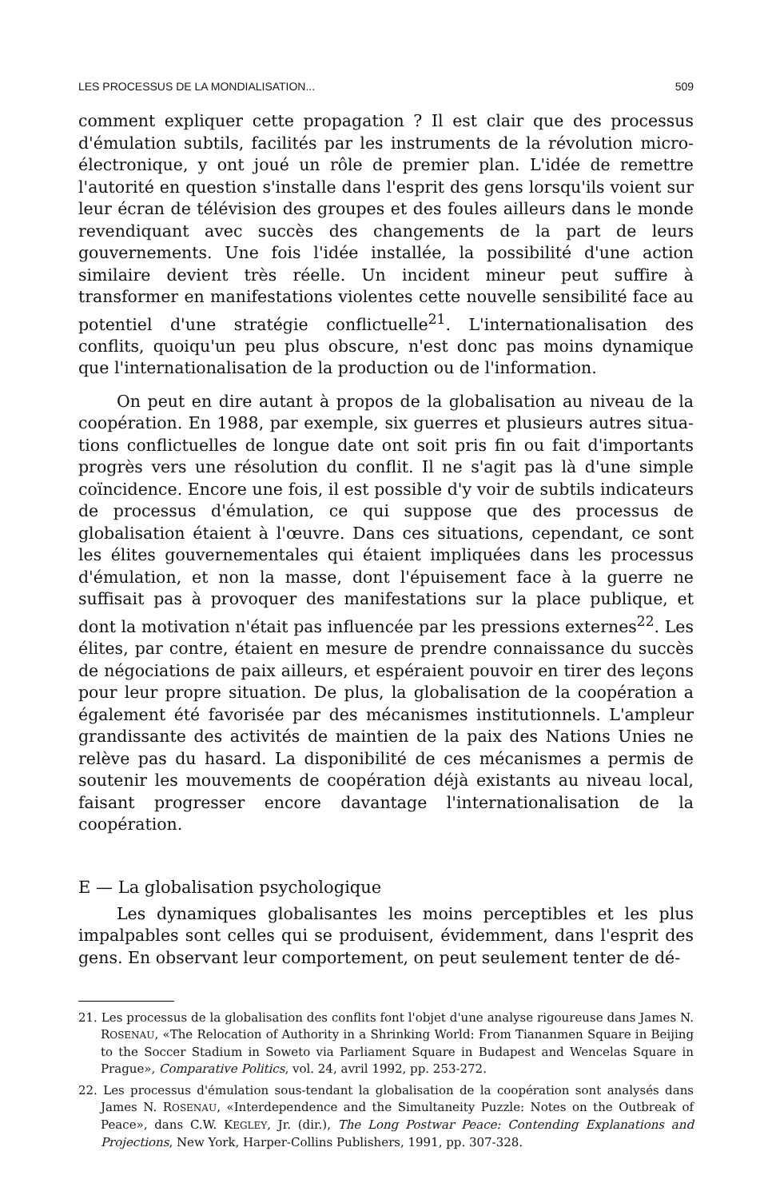LES PROCESSUS DE LA MONDIALISATION... 509
comment expliquer cette propagation ? Il est clair que des processus d'ému­lation subtils, facilités par les instruments de la révolution micro-électroni­que, y ont joué un rôle de premier plan. L'idée de remettre l'autorité en question s'installe dans l'esprit des gens lorsqu'ils voient sur leur écran de télévision des groupes et des foules ailleurs dans le monde revendiquant avec succès des changements de la part de leurs gouvernements. Une fois l'idée installée, la possibilité d'une action similaire devient très réelle. Un incident mineur peut suffire à transformer en manifestations violentes cette nouvelle sensibilité face au potentiel d'une stratégie conflictuelle<sup>21</sup>. L'internationalisation des conflits, quoiqu'un peu plus obscure, n'est donc pas moins dynamique que l'internationalisation de la production ou de l'information.
On peut en dire autant à propos de la globalisation au niveau de la coopération. En 1988, par exemple, six guerres et plusieurs autres situa­tions conflictuelles de longue date ont soit pris fin ou fait d'importants progrès vers une résolution du conflit. Il ne s'agit pas là d'une simple coïncidence. Encore une fois, il est possible d'y voir de subtils indicateurs de processus d'émulation, ce qui suppose que des processus de globalisation étaient à l'œuvre. Dans ces situations, cependant, ce sont les élites gouver­nementales qui étaient impliquées dans les processus d'émulation, et non la masse, dont l'épuisement face à la guerre ne suffisait pas à provoquer des manifestations sur la place publique, et dont la motivation n'était pas influencée par les pressions externes<sup>22</sup>. Les élites, par contre, étaient en mesure de prendre connaissance du succès de négociations de paix ailleurs, et espéraient pouvoir en tirer des leçons pour leur propre situation. De plus, la globalisation de la coopération a également été favorisée par des mécanismes institutionnels. L'ampleur grandissante des activités de main­tien de la paix des Nations Unies ne relève pas du hasard. La disponibilité de ces mécanismes a permis de soutenir les mouvements de coopération déjà existants au niveau local, faisant progresser encore davantage l'internationalisation de la coopération.
E — La globalisation psychologique
Les dynamiques globalisantes les moins perceptibles et les plus impalpables sont celles qui se produisent, évidemment, dans l'esprit des gens. En observant leur comportement, on peut seulement tenter de dé-
21. Les processus de la globalisation des conflits font l'objet d'une analyse rigoureuse dans James N. ROSENAU, «The Relocation of Authority in a Shrinking World: From Tiananmen Square in Beijing to the Soccer Stadium in Soweto via Parliament Square in Budapest and Wencelas Square in Prague», Comparative Politics, vol. 24, avril 1992, pp. 253-272.
22. Les processus d'émulation sous-tendant la globalisation de la coopération sont analysés dans James N. ROSENAU, «Interdependence and the Simultaneity Puzzle: Notes on the Outbreak of Peace», dans C.W. KEGLEY, Jr. (dir.), The Long Postwar Peace: Contending Explanations and Projections, New York, Harper-Collins Publishers, 1991, pp. 307-328.